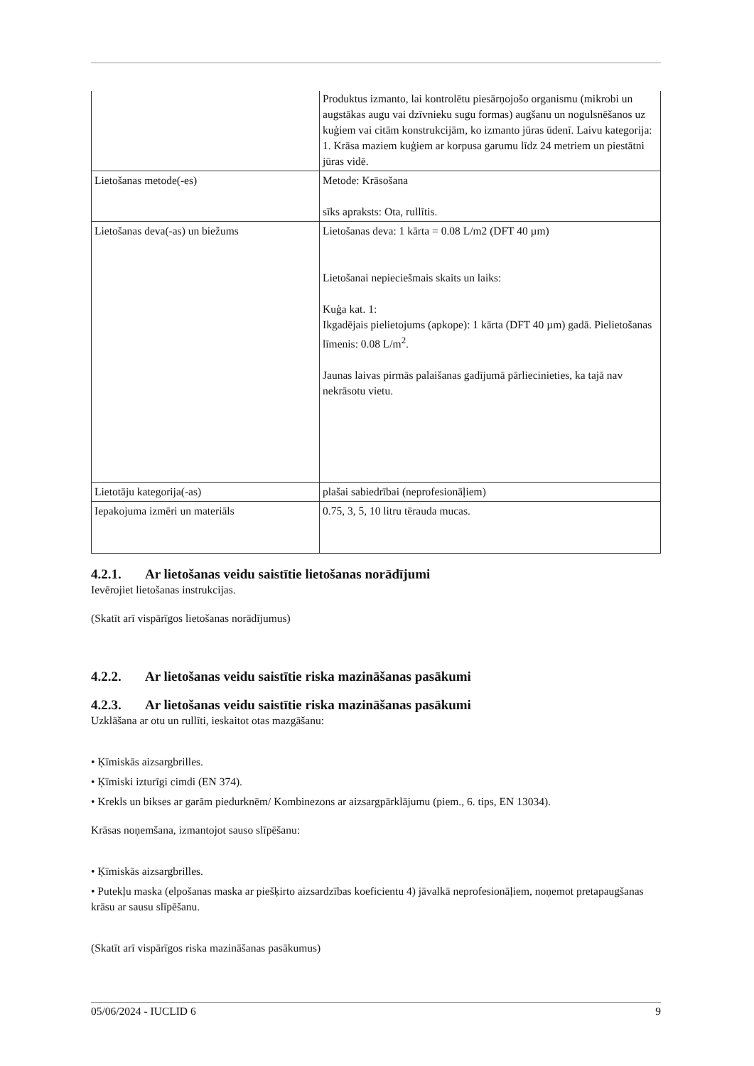| | Produktus izmanto, lai kontrolētu piesārņojošo organismu (mikrobi un augstākas augu vai dzīvnieku sugu formas) augšanu un nogulsnēšanos uz kuģiem vai citām konstrukcijām, ko izmanto jūras ūdenī. Laivu kategorija: 1. Krāsa maziem kuģiem ar korpusa garumu līdz 24 metriem un piestātni jūras vidē. |
| Lietošanas metode(-es) | Metode: Krāsošana sīks apraksts: Ota, rullītis. |
| Lietošanas deva(-as) un biežums | Lietošanas deva: 1 kārta = 0.08 L/m2 (DFT 40 µm) Lietošanai nepieciešmais skaits un laiks: Kuģa kat. 1: Ikgadējais pielietojums (apkope): 1 kārta (DFT 40 µm) gadā. Pielietošanas līmenis: 0.08 L/m<sup>2</sup>. Jaunas laivas pirmās palaišanas gadījumā pārliecinieties, ka tajā nav nekrāsotu vietu. |
| Lietotāju kategorija(-as) | plašai sabiedrībai (neprofesionāļiem) |
| Iepakojuma izmēri un materiāls | 0.75, 3, 5, 10 litru tērauda mucas. |
4.2.1. Ar lietošanas veidu saistītie lietošanas norādījumi
Ievērojiet lietošanas instrukcijas.
(Skatīt arī vispārīgos lietošanas norādījumus)
4.2.2. Ar lietošanas veidu saistītie riska mazināšanas pasākumi
4.2.3. Ar lietošanas veidu saistītie riska mazināšanas pasākumi
Uzklāšana ar otu un rullīti, ieskaitot otas mazgāšanu:
• Ķīmiskās aizsargbrilles.
• Ķīmiski izturīgi cimdi (EN 374).
• Krekls un bikses ar garām piedurknēm/ Kombinezons ar aizsargpārklājumu (piem., 6. tips, EN 13034).
Krāsas noņemšana, izmantojot sauso slīpēšanu:
• Ķīmiskās aizsargbrilles.
• Putekļu maska (elpošanas maska ar piešķirto aizsardzības koeficientu 4) jāvalkā neprofesionāļiem, noņemot pretapaugšanas krāsu ar sausu slīpēšanu.
(Skatīt arī vispārīgos riska mazināšanas pasākumus)
05/06/2024 - IUCLID 6 9